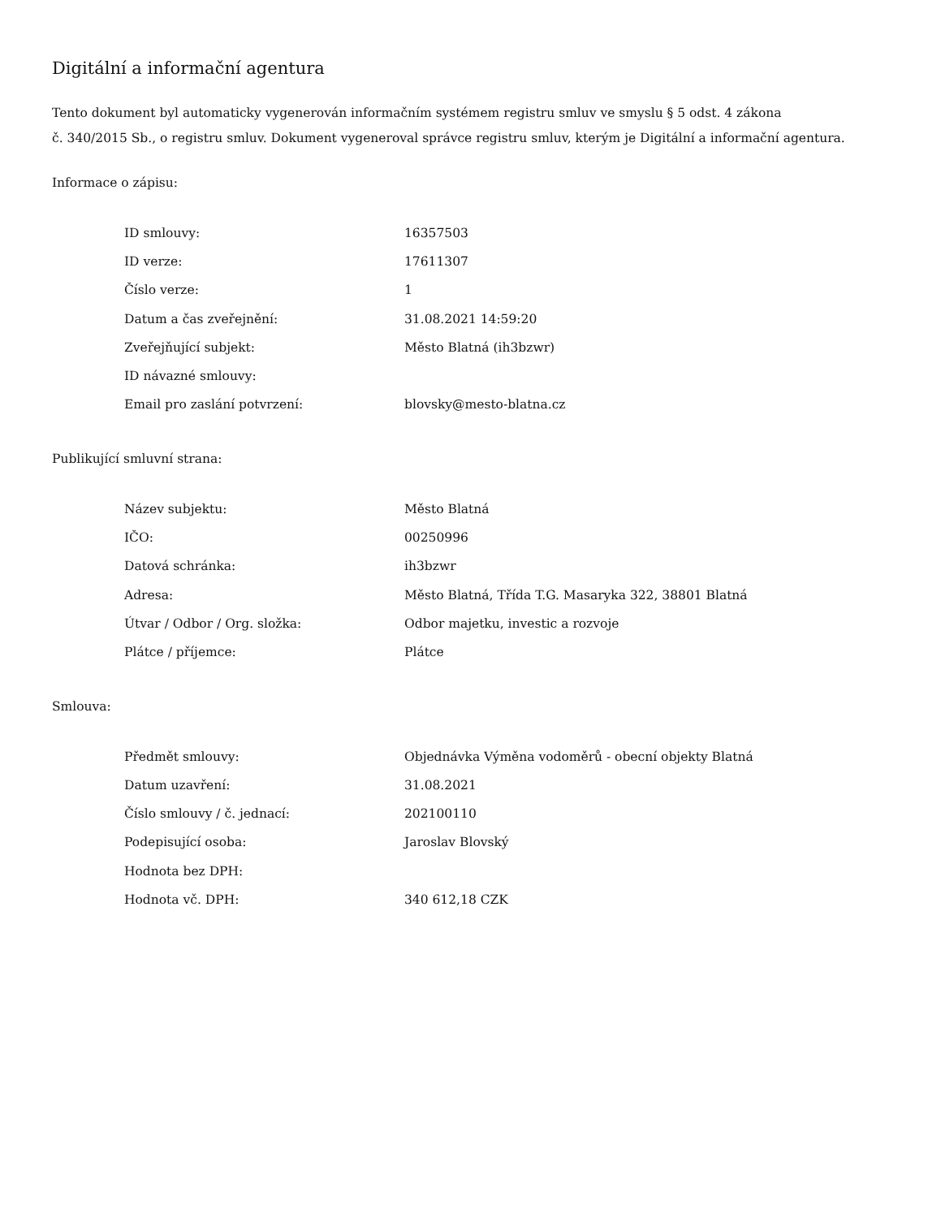Digitální a informační agentura
Tento dokument byl automaticky vygenerován informačním systémem registru smluv ve smyslu § 5 odst. 4 zákona
č. 340/2015 Sb., o registru smluv. Dokument vygeneroval správce registru smluv, kterým je Digitální a informační agentura.
Informace o zápisu:
| ID smlouvy: | 16357503 |
| ID verze: | 17611307 |
| Číslo verze: | 1 |
| Datum a čas zveřejnění: | 31.08.2021 14:59:20 |
| Zveřejňující subjekt: | Město Blatná (ih3bzwr) |
| ID návazné smlouvy: | |
| Email pro zaslání potvrzení: | blovsky@mesto-blatna.cz |
Publikující smluvní strana:
| Název subjektu: | Město Blatná |
| IČO: | 00250996 |
| Datová schránka: | ih3bzwr |
| Adresa: | Město Blatná, Třída T.G. Masaryka 322, 38801 Blatná |
| Útvar / Odbor / Org. složka: | Odbor majetku, investic a rozvoje |
| Plátce / příjemce: | Plátce |
Smlouva:
| Předmět smlouvy: | Objednávka Výměna vodoměrů - obecní objekty Blatná |
| Datum uzavření: | 31.08.2021 |
| Číslo smlouvy / č. jednací: | 202100110 |
| Podepisující osoba: | Jaroslav Blovský |
| Hodnota bez DPH: | |
| Hodnota vč. DPH: | 340 612,18 CZK |